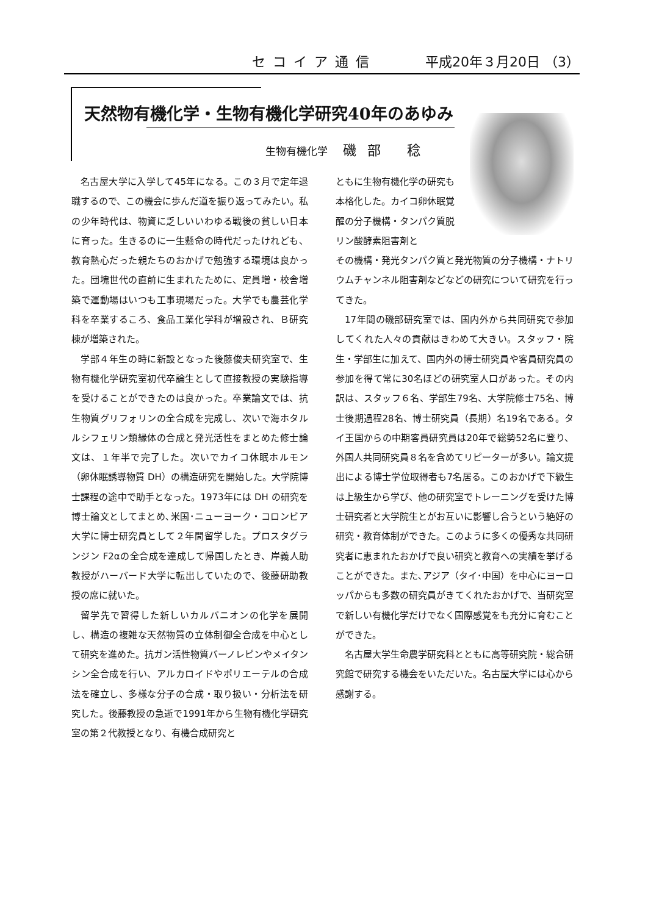セコイア通信 平成20年３月20日 （3）
天然物有機化学・生物有機化学研究40年のあゆみ
生物有機化学 磯部 稔
名古屋大学に入学して45年になる。この３月で定年退職するので、この機会に歩んだ道を振り返ってみたい。私の少年時代は、物資に乏しいいわゆる戦後の貧しい日本に育った。生きるのに一生懸命の時代だったけれども、教育熱心だった親たちのおかげで勉強する環境は良かった。団塊世代の直前に生まれたために、定員増・校舎増築で運動場はいつも工事現場だった。大学でも農芸化学科を卒業するころ、食品工業化学科が増設され、Ｂ研究棟が増築された。
学部４年生の時に新設となった後藤俊夫研究室で、生物有機化学研究室初代卒論生として直接教授の実験指導を受けることができたのは良かった。卒業論文では、抗生物質グリフォリンの全合成を完成し、次いで海ホタルルシフェリン類縁体の合成と発光活性をまとめた修士論文は、１年半で完了した。次いでカイコ休眠ホルモン（卵休眠誘導物質 DH）の構造研究を開始した。大学院博士課程の途中で助手となった。1973年には DH の研究を博士論文としてまとめ､米国･ニューヨーク・コロンビア大学に博士研究員として２年間留学した。プロスタグランジン F2αの全合成を達成して帰国したとき、岸義人助教授がハーバード大学に転出していたので、後藤研助教授の席に就いた。
留学先で習得した新しいカルバニオンの化学を展開し、構造の複雑な天然物質の立体制御全合成を中心として研究を進めた。抗ガン活性物質バーノレピンやメイタンシン全合成を行い、アルカロイドやポリエーテルの合成法を確立し、多様な分子の合成・取り扱い・分析法を研究した。後藤教授の急逝で1991年から生物有機化学研究室の第２代教授となり、有機合成研究と
ともに生物有機化学の研究も本格化した。カイコ卵休眠覚醒の分子機構・タンパク質脱リン酸酵素阻害剤と
その機構・発光タンパク質と発光物質の分子機構・ナトリウムチャンネル阻害剤などなどの研究について研究を行ってきた。
17年間の磯部研究室では、国内外から共同研究で参加してくれた人々の貢献はきわめて大きい。スタッフ・院生・学部生に加えて、国内外の博士研究員や客員研究員の参加を得て常に30名ほどの研究室人口があった。その内訳は、スタッフ６名、学部生79名、大学院修士75名、博士後期過程28名、博士研究員（長期）名19名である。タイ王国からの中期客員研究員は20年で総勢52名に登り、外国人共同研究員８名を含めてリピーターが多い。論文提出による博士学位取得者も7名居る。このおかげで下級生は上級生から学び、他の研究室でトレーニングを受けた博士研究者と大学院生とがお互いに影響し合うという絶好の研究・教育体制ができた。このように多くの優秀な共同研究者に恵まれたおかげで良い研究と教育への実績を挙げることができた。また､アジア（タイ･中国）を中心にヨーロッパからも多数の研究員がきてくれたおかげで、当研究室で新しい有機化学だけでなく国際感覚をも充分に育むことができた。
名古屋大学生命農学研究科とともに高等研究院・総合研究館で研究する機会をいただいた。名古屋大学には心から感謝する。